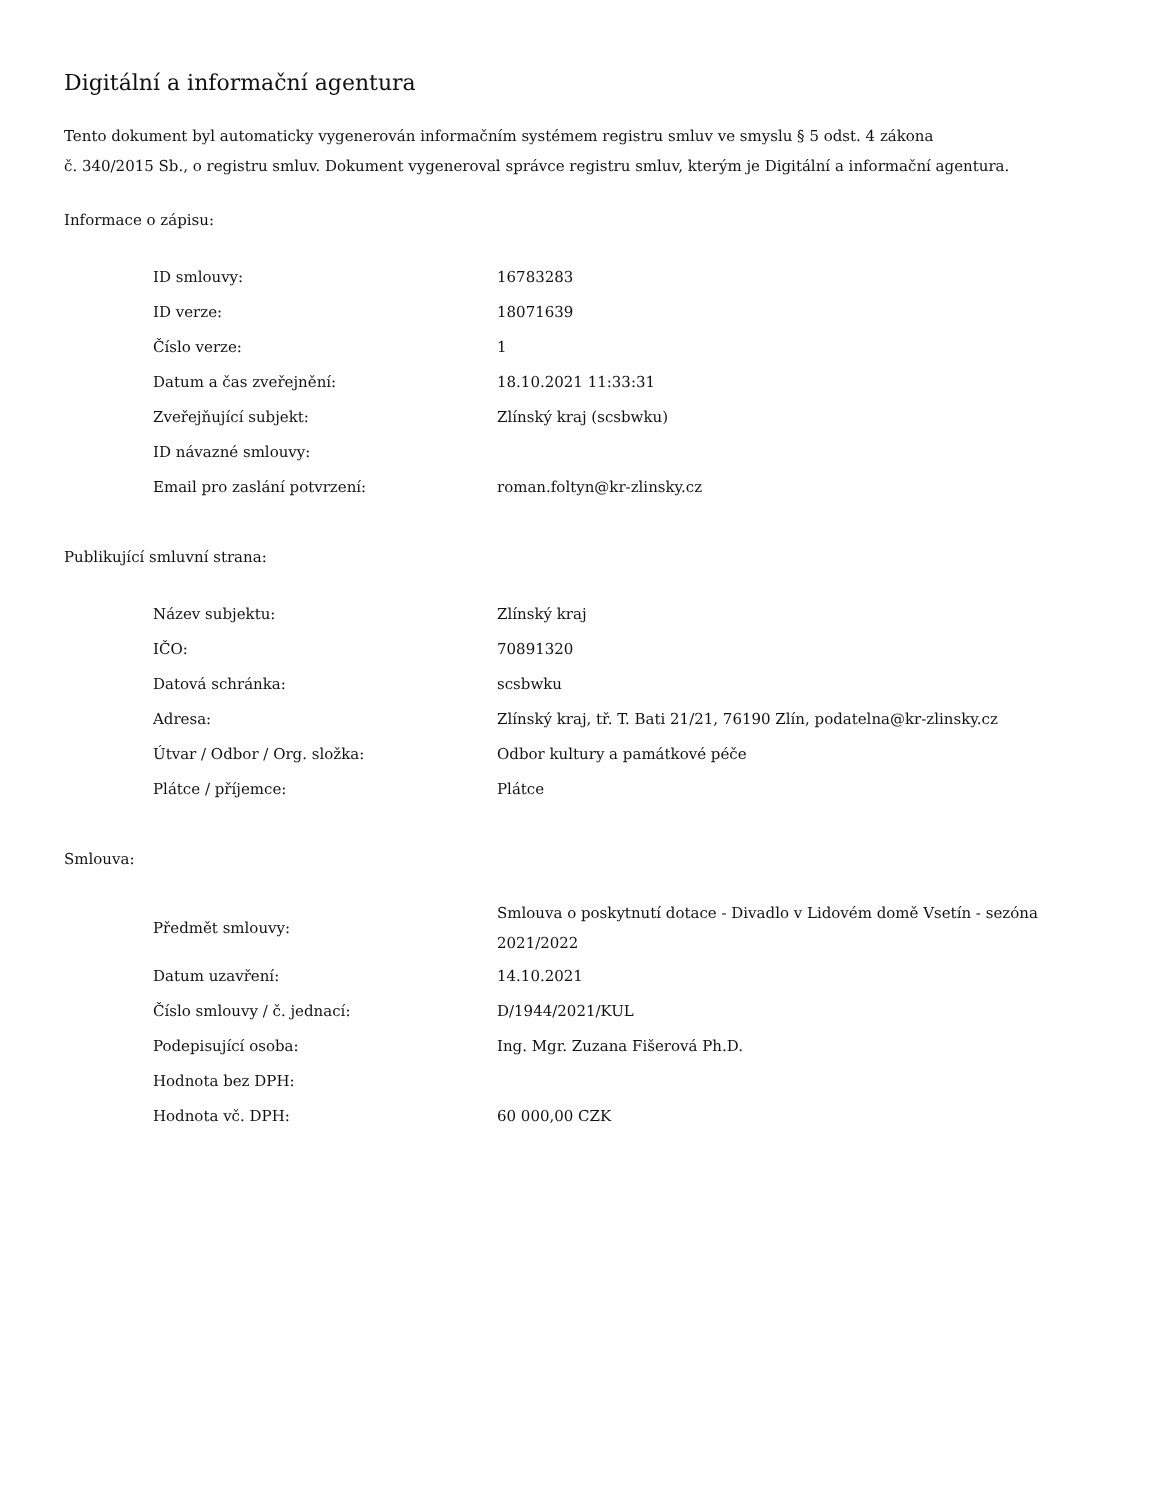Digitální a informační agentura
Tento dokument byl automaticky vygenerován informačním systémem registru smluv ve smyslu § 5 odst. 4 zákona
č. 340/2015 Sb., o registru smluv. Dokument vygeneroval správce registru smluv, kterým je Digitální a informační agentura.
Informace o zápisu:
| ID smlouvy: | 16783283 |
| ID verze: | 18071639 |
| Číslo verze: | 1 |
| Datum a čas zveřejnění: | 18.10.2021 11:33:31 |
| Zveřejňující subjekt: | Zlínský kraj (scsbwku) |
| ID návazné smlouvy: | |
| Email pro zaslání potvrzení: | roman.foltyn@kr-zlinsky.cz |
Publikující smluvní strana:
| Název subjektu: | Zlínský kraj |
| IČO: | 70891320 |
| Datová schránka: | scsbwku |
| Adresa: | Zlínský kraj, tř. T. Bati 21/21, 76190 Zlín, podatelna@kr-zlinsky.cz |
| Útvar / Odbor / Org. složka: | Odbor kultury a památkové péče |
| Plátce / příjemce: | Plátce |
Smlouva:
| Předmět smlouvy: | Smlouva o poskytnutí dotace - Divadlo v Lidovém domě Vsetín - sezóna 2021/2022 |
| Datum uzavření: | 14.10.2021 |
| Číslo smlouvy / č. jednací: | D/1944/2021/KUL |
| Podepisující osoba: | Ing. Mgr. Zuzana Fišerová Ph.D. |
| Hodnota bez DPH: | |
| Hodnota vč. DPH: | 60 000,00 CZK |